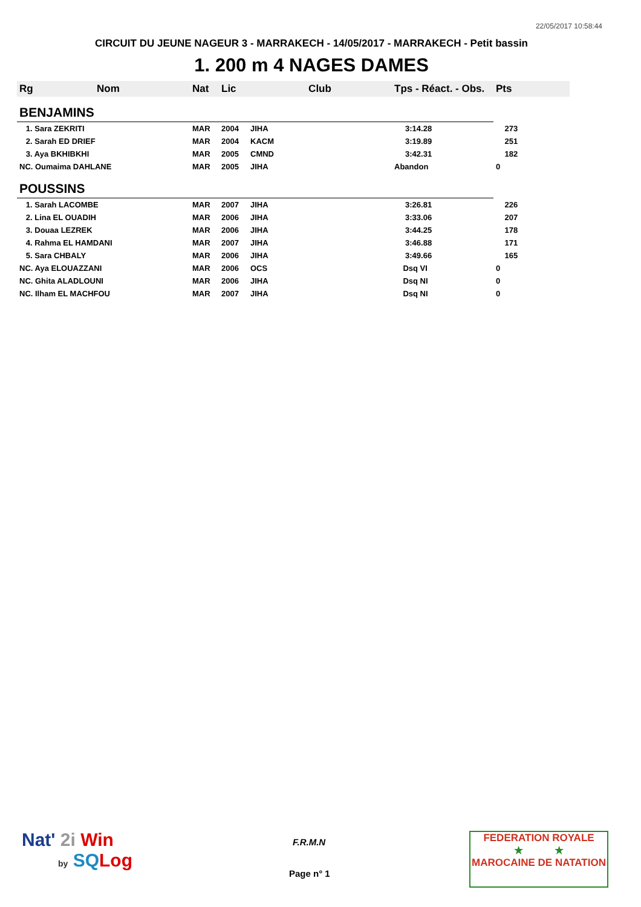22/05/2017 10:58:44
CIRCUIT DU JEUNE NAGEUR 3 - MARRAKECH - 14/05/2017 - MARRAKECH - Petit bassin
1. 200 m 4 NAGES DAMES
| Rg | Nom | Nat | Lic | Club | Tps - Réact. - Obs. | Pts |
| --- | --- | --- | --- | --- | --- | --- |
| BENJAMINS | | | | | | |
| 1. Sara ZEKRITI | | MAR | 2004 | JIHA | 3:14.28 | 273 |
| 2. Sarah ED DRIEF | | MAR | 2004 | KACM | 3:19.89 | 251 |
| 3. Aya BKHIBKHI | | MAR | 2005 | CMND | 3:42.31 | 182 |
| NC. Oumaima DAHLANE | | MAR | 2005 | JIHA | Abandon | 0 |
| POUSSINS | | | | | | |
| 1. Sarah LACOMBE | | MAR | 2007 | JIHA | 3:26.81 | 226 |
| 2. Lina EL OUADIH | | MAR | 2006 | JIHA | 3:33.06 | 207 |
| 3. Douaa LEZREK | | MAR | 2006 | JIHA | 3:44.25 | 178 |
| 4. Rahma EL HAMDANI | | MAR | 2007 | JIHA | 3:46.88 | 171 |
| 5. Sara CHBALY | | MAR | 2006 | JIHA | 3:49.66 | 165 |
| NC. Aya ELOUAZZANI | | MAR | 2006 | OCS | Dsq VI | 0 |
| NC. Ghita ALADLOUNI | | MAR | 2006 | JIHA | Dsq NI | 0 |
| NC. Ilham EL MACHFOU | | MAR | 2007 | JIHA | Dsq NI | 0 |
Nat' 2i Win
by SQ Log
F.R.M.N
Page n° 1
FEDERATION ROYALE
★ ★
MAROCAINE DE NATATION